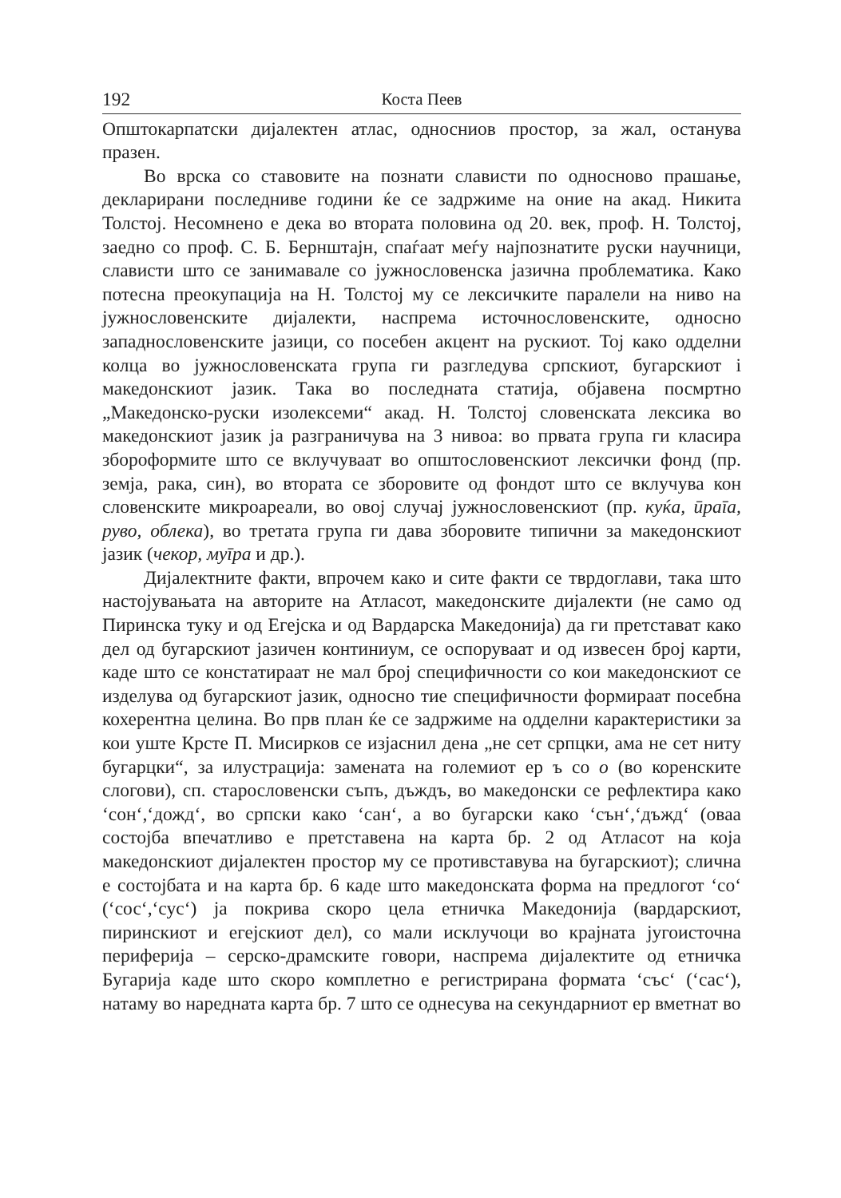192 Коста Пеев
Општокарпатски дијалектен атлас, односниов простор, за жал, останува празен.
Во врска со ставовите на познати слависти по односново прашање, декларирани последниве години ќе се задржиме на оние на акад. Никита Толстој. Несомнено е дека во втората половина од 20. век, проф. Н. Толстој, заедно со проф. С. Б. Бернштајн, спаѓаат меѓу најпознатите руски научници, слависти што се занимавале со јужнословенска јазична проблематика. Како потесна преокупација на Н. Толстој му се лексичките паралели на ниво на јужнословенските дијалекти, наспрема источнословенските, односно западнословенските јазици, со посебен акцент на рускиот. Тој како одделни колца во јужнословенската група ги разгледува српскиот, бугарскиот і македонскиот јазик. Така во последната статија, објавена посмртно „Македонско-руски изолексеми“ акад. Н. Толстој словенската лексика во македонскиот јазик ја разграничува на 3 нивоа: во првата група ги класира зборoформите што се вклучуваат во општословенскиот лексички фонд (пр. земја, рака, син), во втората се зборовите од фондот што се вклучува кон словенските микроареали, во овој случај јужнословенскиот (пр. куќа, ӣраīа, руво, облека), во третата група ги дава зборовите типични за македонскиот јазик (чекор, муīра и др.).
Дијалектните факти, впрочем како и сите факти се тврдоглави, така што настојувањата на авторите на Атласот, македонските дијалекти (не само од Пиринска туку и од Егејска и од Вардарска Македонија) да ги претставaт како дел од бугарскиот јазичен континиум, се оспоруваат и од извесен број карти, каде што се констатираат не мал број специфичности со кои македонскиот се изделува од бугарскиот јазик, односно тие специфичности формираат посебна кохерентна целина. Во прв план ќе се задржиме на одделни карактеристики за кои уште Крсте П. Мисирков се изјаснил дена „не сет српцки, ама не сет ниту бугарцки“, за илустрација: замената на големиот ер ъ со о (во коренските слогови), сп. старословенски съпъ, дъждъ, во македонски се рефлектира како ‘сон‘,‘дожд‘, во српски како ‘сан‘, а во бугарски како ‘сън‘,‘дъжд‘ (оваа состојба впечатливо е претставена на карта бр. 2 од Атласот на која македонскиот дијалектен простор му се противставува на бугарскиот); слична е состојбата и на карта бр. 6 каде што македонската форма на предлогот ‘со‘ (‘сос‘,‘сус‘) ја покрива скоро цела етничка Македонија (вардарскиот, пиринскиот и егејскиот дел), со мали исклучоци во крајната југоисточна периферија – серско-драмските говори, наспрема дијалектите од етничка Бугарија каде што скоро комплетно е регистрирана формата ‘със‘ (‘сас‘), натаму во наредната карта бр. 7 што се однесува на секундарниот ер вметнат во